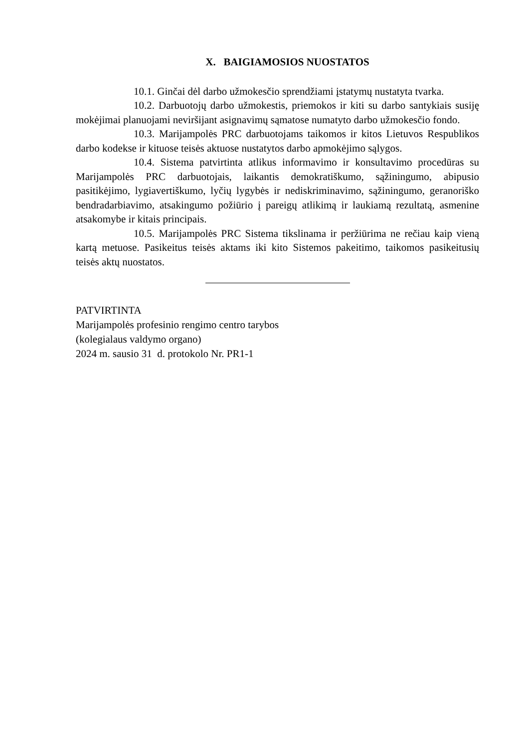X. BAIGIAMOSIOS NUOSTATOS
10.1. Ginčai dėl darbo užmokesčio sprendžiami įstatymų nustatyta tvarka.
10.2. Darbuotojų darbo užmokestis, priemokos ir kiti su darbo santykiais susiję mokėjimai planuojami neviršijant asignavimų sąmatose numatyto darbo užmokesčio fondo.
10.3. Marijampolės PRC darbuotojams taikomos ir kitos Lietuvos Respublikos darbo kodekse ir kituose teisės aktuose nustatytos darbo apmokėjimo sąlygos.
10.4. Sistema patvirtinta atlikus informavimo ir konsultavimo procedūras su Marijampolės PRC darbuotojais, laikantis demokratiškumo, sąžiningumo, abipusio pasitikėjimo, lygiavertiškumo, lyčių lygybės ir nediskriminavimo, sąžiningumo, geranoriško bendradarbiavimo, atsakingumo požiūrio į pareigų atlikimą ir laukiamą rezultatą, asmenine atsakomybe ir kitais principais.
10.5. Marijampolės PRC Sistema tikslinama ir peržiūrima ne rečiau kaip vieną kartą metuose. Pasikeitus teisės aktams iki kito Sistemos pakeitimo, taikomos pasikeitusių teisės aktų nuostatos.
PATVIRTINTA
Marijampolės profesinio rengimo centro tarybos
(kolegialaus valdymo organo)
2024 m. sausio 31 d. protokolo Nr. PR1-1